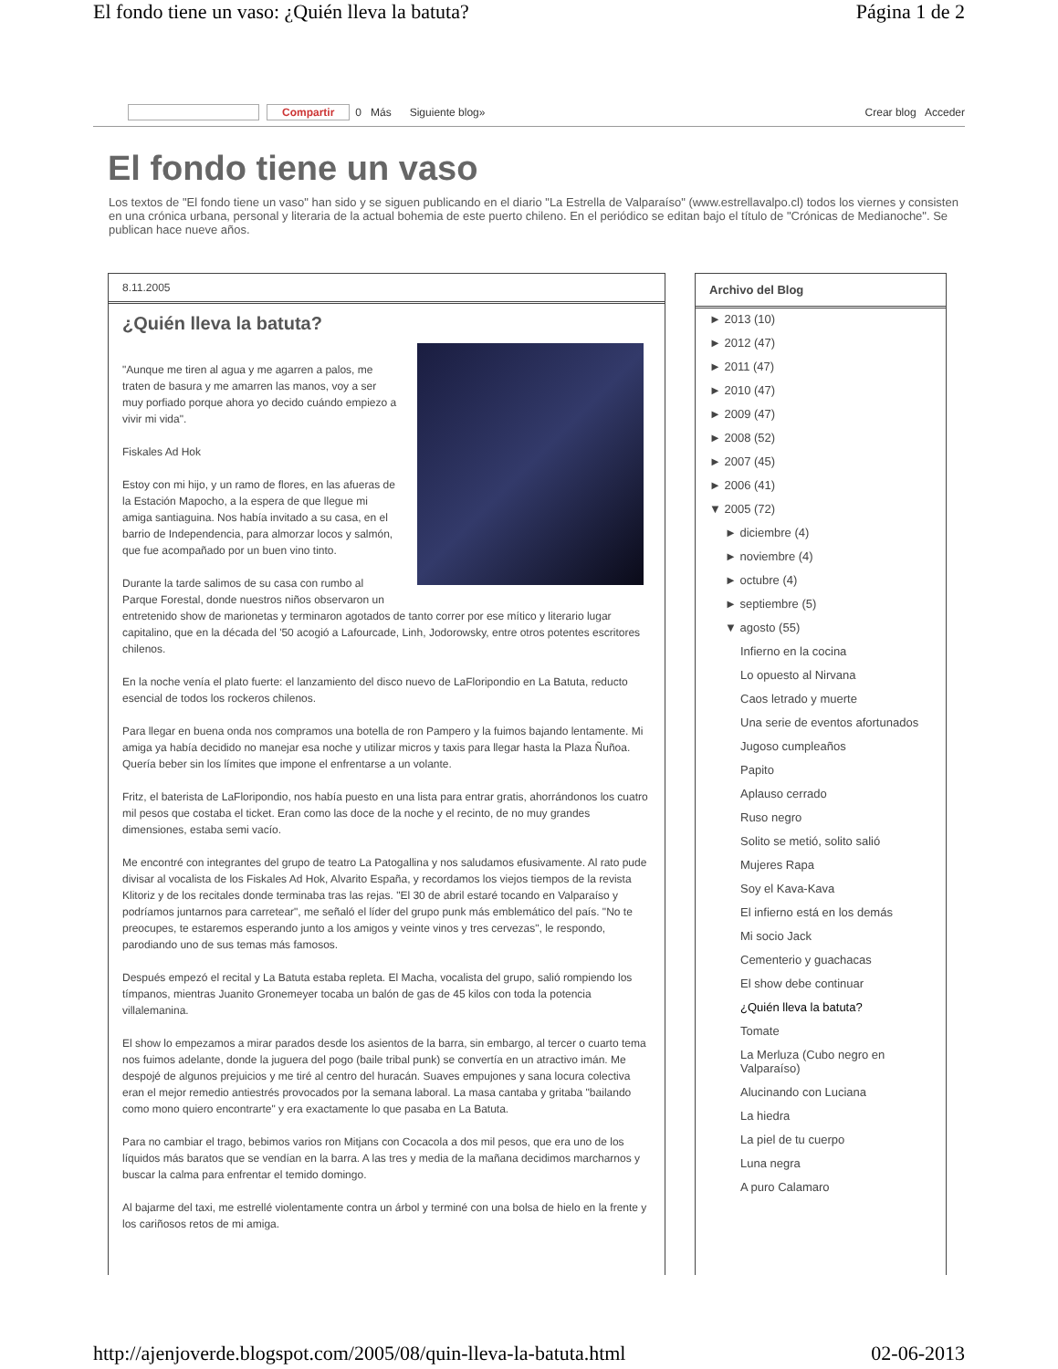El fondo tiene un vaso: ¿Quién lleva la batuta? Página 1 de 2
Compartir 0 Más Siguiente blog» Crear blog Acceder
El fondo tiene un vaso
Los textos de "El fondo tiene un vaso" han sido y se siguen publicando en el diario "La Estrella de Valparaíso" (www.estrellavalpo.cl) todos los viernes y consisten en una crónica urbana, personal y literaria de la actual bohemia de este puerto chileno. En el periódico se editan bajo el título de "Crónicas de Medianoche". Se publican hace nueve años.
8.11.2005
¿Quién lleva la batuta?
"Aunque me tiren al agua y me agarren a palos, me traten de basura y me amarren las manos, voy a ser muy porfiado porque ahora yo decido cuándo empiezo a vivir mi vida".
Fiskales Ad Hok
Estoy con mi hijo, y un ramo de flores, en las afueras de la Estación Mapocho, a la espera de que llegue mi amiga santiaguina. Nos había invitado a su casa, en el barrio de Independencia, para almorzar locos y salmón, que fue acompañado por un buen vino tinto.
Durante la tarde salimos de su casa con rumbo al Parque Forestal, donde nuestros niños observaron un entretenido show de marionetas y terminaron agotados de tanto correr por ese mítico y literario lugar capitalino, que en la década del '50 acogió a Lafourcade, Linh, Jodorowsky, entre otros potentes escritores chilenos.
En la noche venía el plato fuerte: el lanzamiento del disco nuevo de LaFloripondio en La Batuta, reducto esencial de todos los rockeros chilenos.
Para llegar en buena onda nos compramos una botella de ron Pampero y la fuimos bajando lentamente. Mi amiga ya había decidido no manejar esa noche y utilizar micros y taxis para llegar hasta la Plaza Ñuñoa. Quería beber sin los límites que impone el enfrentarse a un volante.
Fritz, el baterista de LaFloripondio, nos había puesto en una lista para entrar gratis, ahorrándonos los cuatro mil pesos que costaba el ticket. Eran como las doce de la noche y el recinto, de no muy grandes dimensiones, estaba semi vacío.
Me encontré con integrantes del grupo de teatro La Patogallina y nos saludamos efusivamente. Al rato pude divisar al vocalista de los Fiskales Ad Hok, Alvarito España, y recordamos los viejos tiempos de la revista Klitoriz y de los recitales donde terminaba tras las rejas. "El 30 de abril estaré tocando en Valparaíso y podríamos juntarnos para carretear", me señaló el líder del grupo punk más emblemático del país. "No te preocupes, te estaremos esperando junto a los amigos y veinte vinos y tres cervezas", le respondo, parodiando uno de sus temas más famosos.
Después empezó el recital y La Batuta estaba repleta. El Macha, vocalista del grupo, salió rompiendo los tímpanos, mientras Juanito Gronemeyer tocaba un balón de gas de 45 kilos con toda la potencia villalemanina.
El show lo empezamos a mirar parados desde los asientos de la barra, sin embargo, al tercer o cuarto tema nos fuimos adelante, donde la juguera del pogo (baile tribal punk) se convertía en un atractivo imán. Me despojé de algunos prejuicios y me tiré al centro del huracán. Suaves empujones y sana locura colectiva eran el mejor remedio antiestrés provocados por la semana laboral. La masa cantaba y gritaba "bailando como mono quiero encontrarte" y era exactamente lo que pasaba en La Batuta.
Para no cambiar el trago, bebimos varios ron Mitjans con Cocacola a dos mil pesos, que era uno de los líquidos más baratos que se vendían en la barra. A las tres y media de la mañana decidimos marcharnos y buscar la calma para enfrentar el temido domingo.
Al bajarme del taxi, me estrellé violentamente contra un árbol y terminé con una bolsa de hielo en la frente y los cariñosos retos de mi amiga.
Archivo del Blog
► 2013 (10)
► 2012 (47)
► 2011 (47)
► 2010 (47)
► 2009 (47)
► 2008 (52)
► 2007 (45)
► 2006 (41)
▼ 2005 (72)
► diciembre (4)
► noviembre (4)
► octubre (4)
► septiembre (5)
▼ agosto (55)
Infierno en la cocina
Lo opuesto al Nirvana
Caos letrado y muerte
Una serie de eventos afortunados
Jugoso cumpleaños
Papito
Aplauso cerrado
Ruso negro
Solito se metió, solito salió
Mujeres Rapa
Soy el Kava-Kava
El infierno está en los demás
Mi socio Jack
Cementerio y guachacas
El show debe continuar
¿Quién lleva la batuta?
Tomate
La Merluza (Cubo negro en Valparaíso)
Alucinando con Luciana
La hiedra
La piel de tu cuerpo
Luna negra
A puro Calamaro
http://ajenjoverde.blogspot.com/2005/08/quin-lleva-la-batuta.html 02-06-2013